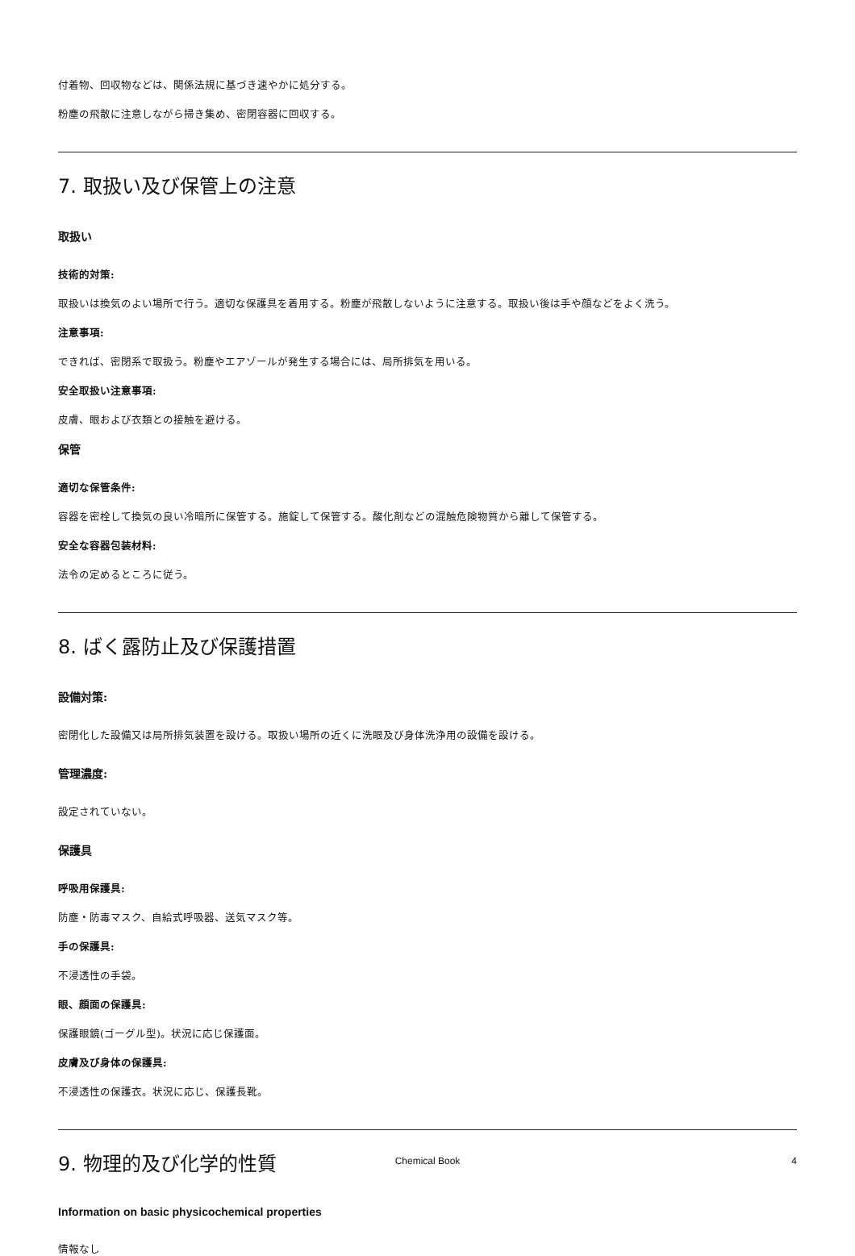付着物、回収物などは、関係法規に基づき速やかに処分する。
粉塵の飛散に注意しながら掃き集め、密閉容器に回収する。
7. 取扱い及び保管上の注意
取扱い
技術的対策:
取扱いは換気のよい場所で行う。適切な保護具を着用する。粉塵が飛散しないように注意する。取扱い後は手や顔などをよく洗う。
注意事項:
できれば、密閉系で取扱う。粉塵やエアゾールが発生する場合には、局所排気を用いる。
安全取扱い注意事項:
皮膚、眼および衣類との接触を避ける。
保管
適切な保管条件:
容器を密栓して換気の良い冷暗所に保管する。施錠して保管する。酸化剤などの混触危険物質から離して保管する。
安全な容器包装材料:
法令の定めるところに従う。
8. ばく露防止及び保護措置
設備対策:
密閉化した設備又は局所排気装置を設ける。取扱い場所の近くに洗眼及び身体洗浄用の設備を設ける。
管理濃度:
設定されていない。
保護具
呼吸用保護具:
防塵・防毒マスク、自給式呼吸器、送気マスク等。
手の保護具:
不浸透性の手袋。
眼、顔面の保護具:
保護眼鏡(ゴーグル型)。状況に応じ保護面。
皮膚及び身体の保護具:
不浸透性の保護衣。状況に応じ、保護長靴。
9. 物理的及び化学的性質
Information on basic physicochemical properties
情報なし
Chemical Book
4